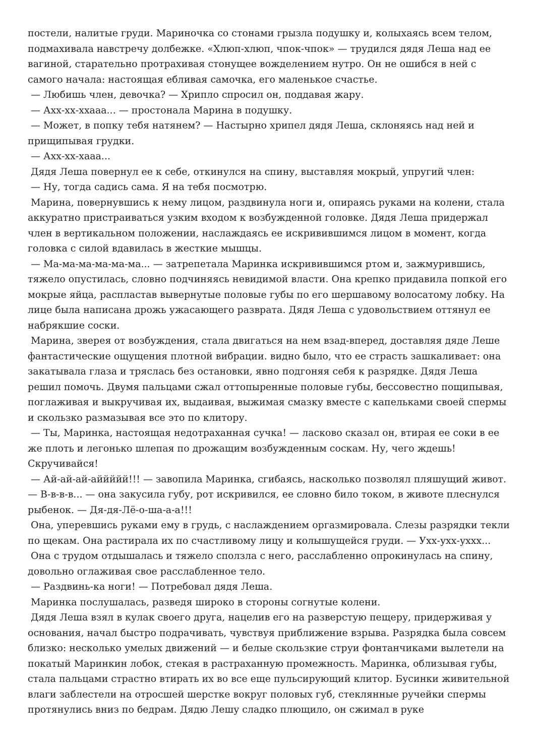постели, налитые груди. Мариночка со стонами грызла подушку и, колыхаясь всем телом, подмахивала навстречу долбежке. «Хлюп-хлюп, чпок-чпок» — трудился дядя Леша над ее вагиной, старательно протрахивая стонущее вожделением нутро. Он не ошибся в ней с самого начала: настоящая ебливая самочка, его маленькое счастье.
— Любишь член, девочка? — Хрипло спросил он, поддавая жару.
— Ахх-хх-ххааа... — простонала Марина в подушку.
— Может, в попку тебя натянем? — Настырно хрипел дядя Леша, склоняясь над ней и прищипывая грудки.
— Ахх-хх-хааа...
Дядя Леша повернул ее к себе, откинулся на спину, выставляя мокрый, упругий член:
— Ну, тогда садись сама. Я на тебя посмотрю.
Марина, повернувшись к нему лицом, раздвинула ноги и, опираясь руками на колени, стала аккуратно пристраиваться узким входом к возбужденной головке. Дядя Леша придержал член в вертикальном положении, наслаждаясь ее искривившимся лицом в момент, когда головка с силой вдавилась в жесткие мышцы.
— Ма-ма-ма-ма-ма-ма... — затрепетала Маринка искривившимся ртом и, зажмурившись, тяжело опустилась, словно подчиняясь невидимой власти. Она крепко придавила попкой его мокрые яйца, распластав вывернутые половые губы по его шершавому волосатому лобку. На лице была написана дрожь ужасающего разврата. Дядя Леша с удовольствием оттянул ее набрякшие соски.
Марина, зверея от возбуждения, стала двигаться на нем взад-вперед, доставляя дяде Леше фантастические ощущения плотной вибрации. видно было, что ее страсть зашкаливает: она закатывала глаза и тряслась без остановки, явно подгоняя себя к разрядке. Дядя Леша решил помочь. Двумя пальцами сжал оттопыренные половые губы, бессовестно пощипывая, поглаживая и выкручивая их, выдаивая, выжимая смазку вместе с капельками своей спермы и скользко размазывая все это по клитору.
— Ты, Маринка, настоящая недотраханная сучка! — ласково сказал он, втирая ее соки в ее же плоть и легонько шлепая по дрожащим возбужденным соскам. Ну, чего ждешь! Скручивайся!
— Ай-ай-ай-аййййй!!! — завопила Маринка, сгибаясь, насколько позволял пляшущий живот. — В-в-в-в... — она закусила губу, рот искривился, ее словно било током, в животе плеснулся рыбенок. — Дя-дя-Лё-о-ша-а-а!!!
Она, уперевшись руками ему в грудь, с наслаждением оргазмировала. Слезы разрядки текли по щекам. Она растирала их по счастливому лицу и колышущейся груди. — Ухх-ухх-уххх...
Она с трудом отдышалась и тяжело сползла с него, расслабленно опрокинулась на спину, довольно оглаживая свое расслабленное тело.
— Раздвинь-ка ноги! — Потребовал дядя Леша.
Маринка послушалась, разведя широко в стороны согнутые колени.
Дядя Леша взял в кулак своего друга, нацелив его на разверстую пещеру, придерживая у основания, начал быстро подрачивать, чувствуя приближение взрыва. Разрядка была совсем близко: несколько умелых движений — и белые скользкие струи фонтанчиками вылетели на покатый Маринкин лобок, стекая в растраханную промежность. Маринка, облизывая губы, стала пальцами страстно втирать их во все еще пульсирующий клитор. Бусинки живительной влаги заблестели на отросшей шерстке вокруг половых губ, стеклянные ручейки спермы протянулись вниз по бедрам. Дядю Лешу сладко плющило, он сжимал в руке